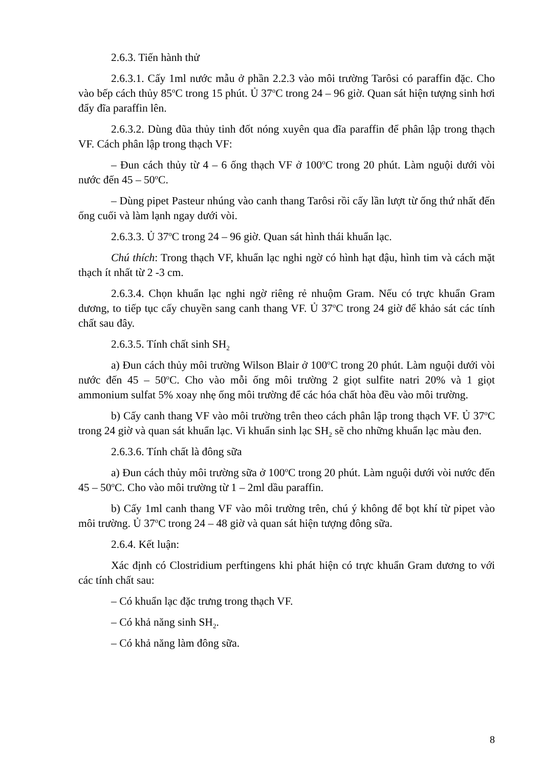2.6.3. Tiến hành thử
2.6.3.1. Cấy 1ml nước mẫu ở phần 2.2.3 vào môi trường Tarôsi có paraffin đặc. Cho vào bếp cách thủy 85<sup>o</sup>C trong 15 phút. Ủ 37<sup>o</sup>C trong 24 – 96 giờ. Quan sát hiện tượng sinh hơi đẩy đĩa paraffin lên.
2.6.3.2. Dùng đũa thủy tinh đốt nóng xuyên qua đĩa paraffin để phân lập trong thạch VF. Cách phân lập trong thạch VF:
– Đun cách thủy từ 4 – 6 ống thạch VF ở 100<sup>o</sup>C trong 20 phút. Làm nguội dưới vòi nước đến 45 – 50<sup>o</sup>C.
– Dùng pipet Pasteur nhúng vào canh thang Tarôsi rồi cấy lần lượt từ ống thứ nhất đến ống cuối và làm lạnh ngay dưới vòi.
2.6.3.3. Ủ 37<sup>o</sup>C trong 24 – 96 giờ. Quan sát hình thái khuẩn lạc.
Chú thích: Trong thạch VF, khuẩn lạc nghi ngờ có hình hạt đậu, hình tim và cách mặt thạch ít nhất từ 2 -3 cm.
2.6.3.4. Chọn khuẩn lạc nghi ngờ riêng rẻ nhuộm Gram. Nếu có trực khuẩn Gram dương, to tiếp tục cấy chuyền sang canh thang VF. Ủ 37<sup>o</sup>C trong 24 giờ để khảo sát các tính chất sau đây.
2.6.3.5. Tính chất sinh SH<sub>2</sub>
a) Đun cách thủy môi trường Wilson Blair ở 100<sup>o</sup>C trong 20 phút. Làm nguội dưới vòi nước đến 45 – 50<sup>o</sup>C. Cho vào mỗi ống môi trường 2 giọt sulfite natri 20% và 1 giọt ammonium sulfat 5% xoay nhẹ ống môi trường để các hóa chất hòa đều vào môi trường.
b) Cấy canh thang VF vào môi trường trên theo cách phân lập trong thạch VF. Ủ 37<sup>o</sup>C trong 24 giờ và quan sát khuẩn lạc. Vi khuẩn sinh lạc SH<sub>2</sub> sẽ cho những khuẩn lạc màu đen.
2.6.3.6. Tính chất là đông sữa
a) Đun cách thủy môi trường sữa ở 100<sup>o</sup>C trong 20 phút. Làm nguội dưới vòi nước đến 45 – 50<sup>o</sup>C. Cho vào môi trường từ 1 – 2ml dầu paraffin.
b) Cấy 1ml canh thang VF vào môi trường trên, chú ý không để bọt khí từ pipet vào môi trường. Ủ 37<sup>o</sup>C trong 24 – 48 giờ và quan sát hiện tượng đông sữa.
2.6.4. Kết luận:
Xác định có Clostridium perftingens khi phát hiện có trực khuẩn Gram dương to với các tính chất sau:
– Có khuẩn lạc đặc trưng trong thạch VF.
– Có khả năng sinh SH<sub>2</sub>.
– Có khả năng làm đông sữa.
8